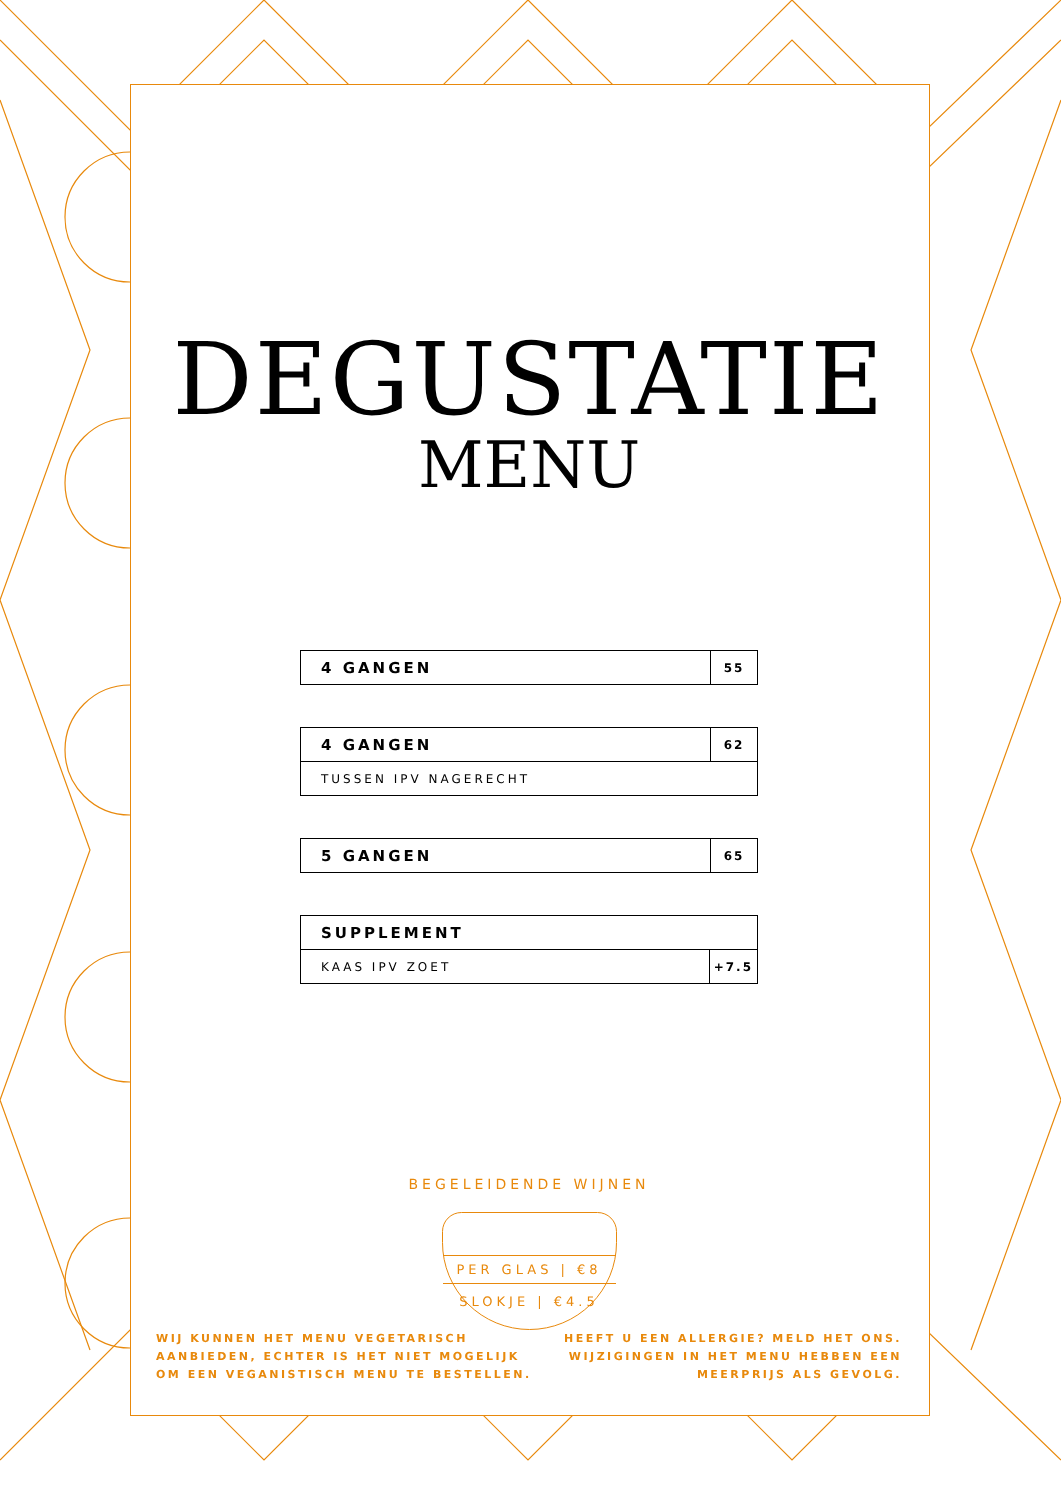DEGUSTATIE
MENU
| 4 GANGEN | 55 |
| 4 GANGEN | 62 |
| TUSSEN IPV NAGERECHT | |
| 5 GANGEN | 65 |
| SUPPLEMENT | |
| KAAS IPV ZOET | +7.5 |
BEGELEIDENDE WIJNEN
PER GLAS | €8
SLOKJE | €4.5
WIJ KUNNEN HET MENU VEGETARISCH
AANBIEDEN, ECHTER IS HET NIET MOGELIJK
OM EEN VEGANISTISCH MENU TE BESTELLEN.
HEEFT U EEN ALLERGIE? MELD HET ONS.
WIJZIGINGEN IN HET MENU HEBBEN EEN
MEERPRIJS ALS GEVOLG.